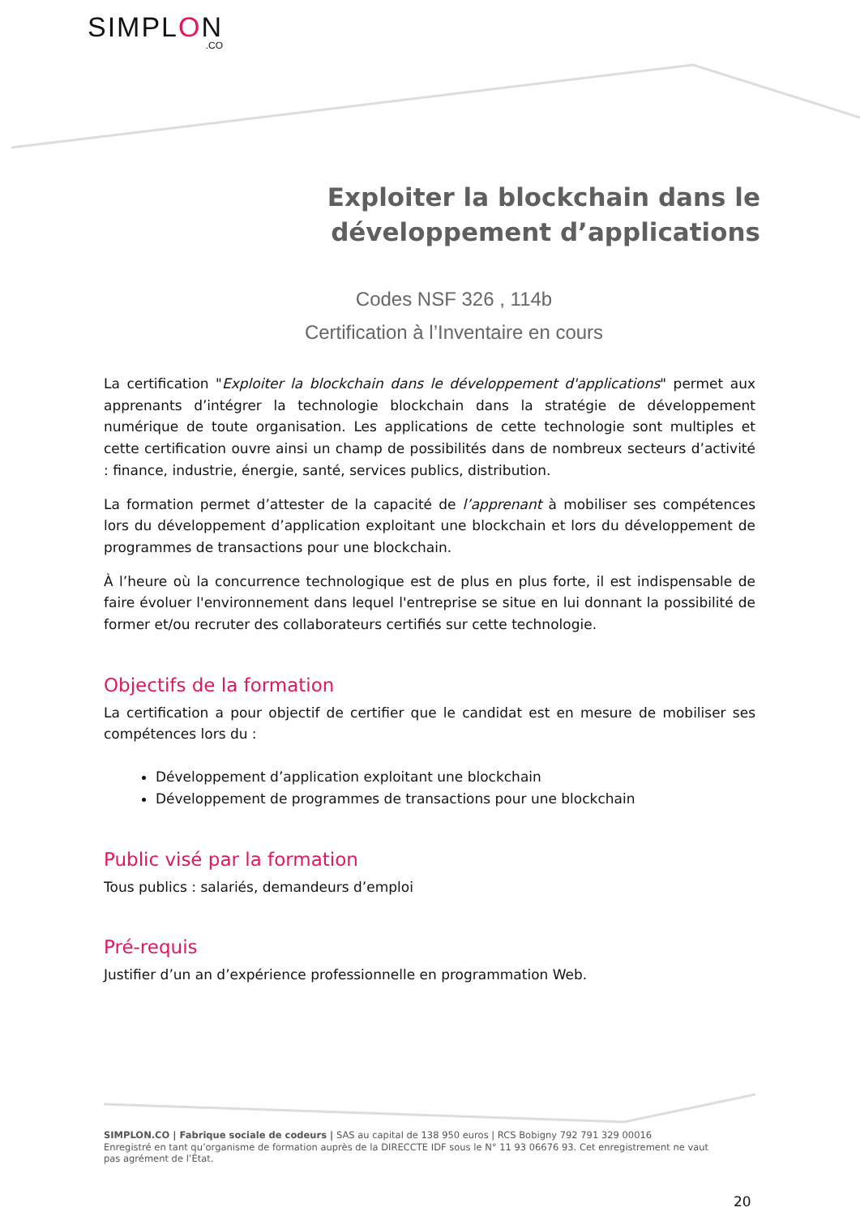SIMPLON.CO
Exploiter la blockchain dans le développement d’applications
Codes NSF 326 , 114b
Certification à l’Inventaire en cours
La certification "Exploiter la blockchain dans le développement d'applications" permet aux apprenants d’intégrer la technologie blockchain dans la stratégie de développement numérique de toute organisation. Les applications de cette technologie sont multiples et cette certification ouvre ainsi un champ de possibilités dans de nombreux secteurs d’activité : finance, industrie, énergie, santé, services publics, distribution.
La formation permet d’attester de la capacité de l’apprenant à mobiliser ses compétences lors du développement d’application exploitant une blockchain et lors du développement de programmes de transactions pour une blockchain.
À l’heure où la concurrence technologique est de plus en plus forte, il est indispensable de faire évoluer l'environnement dans lequel l'entreprise se situe en lui donnant la possibilité de former et/ou recruter des collaborateurs certifiés sur cette technologie.
Objectifs de la formation
La certification a pour objectif de certifier que le candidat est en mesure de mobiliser ses compétences lors du :
Développement d’application exploitant une blockchain
Développement de programmes de transactions pour une blockchain
Public visé par la formation
Tous publics : salariés, demandeurs d’emploi
Pré-requis
Justifier d’un an d’expérience professionnelle en programmation Web.
SIMPLON.CO | Fabrique sociale de codeurs | SAS au capital de 138 950 euros | RCS Bobigny 792 791 329 00016
Enregistré en tant qu’organisme de formation auprès de la DIRECCTE IDF sous le N° 11 93 06676 93. Cet enregistrement ne vaut pas agrément de l’État.
20